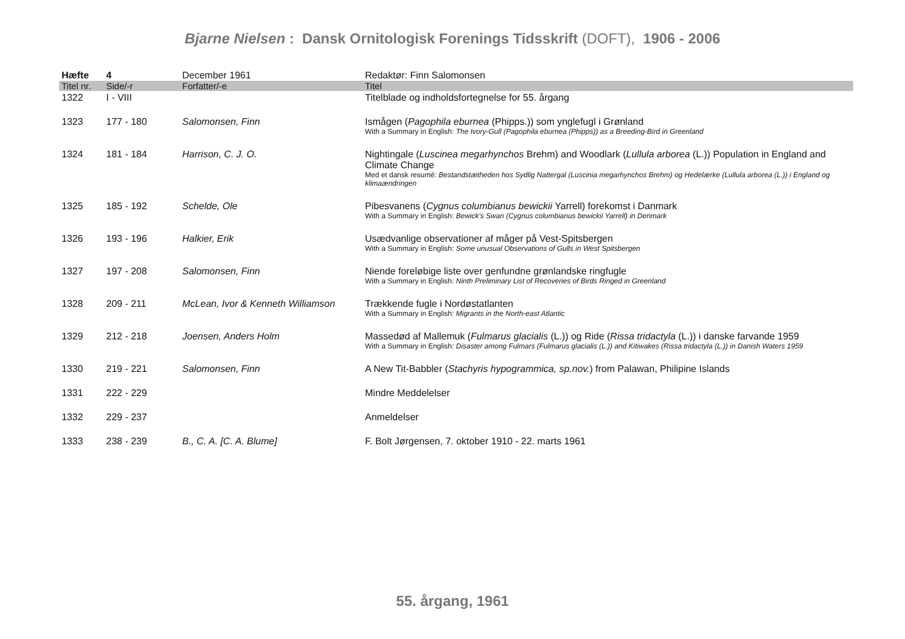Bjarne Nielsen : Dansk Ornitologisk Forenings Tidsskrift (DOFT), 1906 - 2006
| Hæfte | 4 | December 1961 | Redaktør: Finn Salomonsen |
| Titel nr. | Side/-r | Forfatter/-e | Titel |
| 1322 | I - VIII | | Titelblade og indholdsfortegnelse for 55. årgang |
| 1323 | 177 - 180 | Salomonsen, Finn | Ismågen ( Pagophila eburnea (Phipps.)) som ynglefugl i Grønland With a Summary in English: The Ivory-Gull (Pagophila eburnea (Phipps)) as a Breeding-Bird in Greenland |
| 1324 | 181 - 184 | Harrison, C. J. O. | Nightingale ( Luscinea megarhynchos Brehm) and Woodlark ( Lullula arborea (L.)) Population in England and Climate Change Med et dansk resumé: Bestandstætheden hos Sydlig Nattergal (Luscinia megarhynchos Brehm) og Hedelærke (Lullula arborea (L.)) i England og klimaændringen |
| 1325 | 185 - 192 | Schelde, Ole | Pibesvanens ( Cygnus columbianus bewickii Yarrell) forekomst i Danmark With a Summary in English: Bewick's Swan (Cygnus columbianus bewickii Yarrell) in Denmark |
| 1326 | 193 - 196 | Halkier, Erik | Usædvanlige observationer af måger på Vest-Spitsbergen With a Summary in English: Some unusual Observations of Gulls in West Spitsbergen |
| 1327 | 197 - 208 | Salomonsen, Finn | Niende foreløbige liste over genfundne grønlandske ringfugle With a Summary in English: Ninth Preliminary List of Recoveries of Birds Ringed in Greenland |
| 1328 | 209 - 211 | McLean, Ivor & Kenneth Williamson | Trækkende fugle i Nordøstatlanten With a Summary in English: Migrants in the North-east Atlantic |
| 1329 | 212 - 218 | Joensen, Anders Holm | Massedød af Mallemuk ( Fulmarus glacialis (L.)) og Ride ( Rissa tridactyla (L.)) i danske farvande 1959 With a Summary in English: Disaster among Fulmars (Fulmarus glacialis (L.)) and Kitiwakes (Rissa tridactyla (L.)) in Danish Waters 1959 |
| 1330 | 219 - 221 | Salomonsen, Finn | A New Tit-Babbler ( Stachyris hypogrammica, sp.nov. ) from Palawan, Philipine Islands |
| 1331 | 222 - 229 | | Mindre Meddelelser |
| 1332 | 229 - 237 | | Anmeldelser |
| 1333 | 238 - 239 | B., C. A. [C. A. Blume] | F. Bolt Jørgensen, 7. oktober 1910 - 22. marts 1961 |
55. årgang, 1961